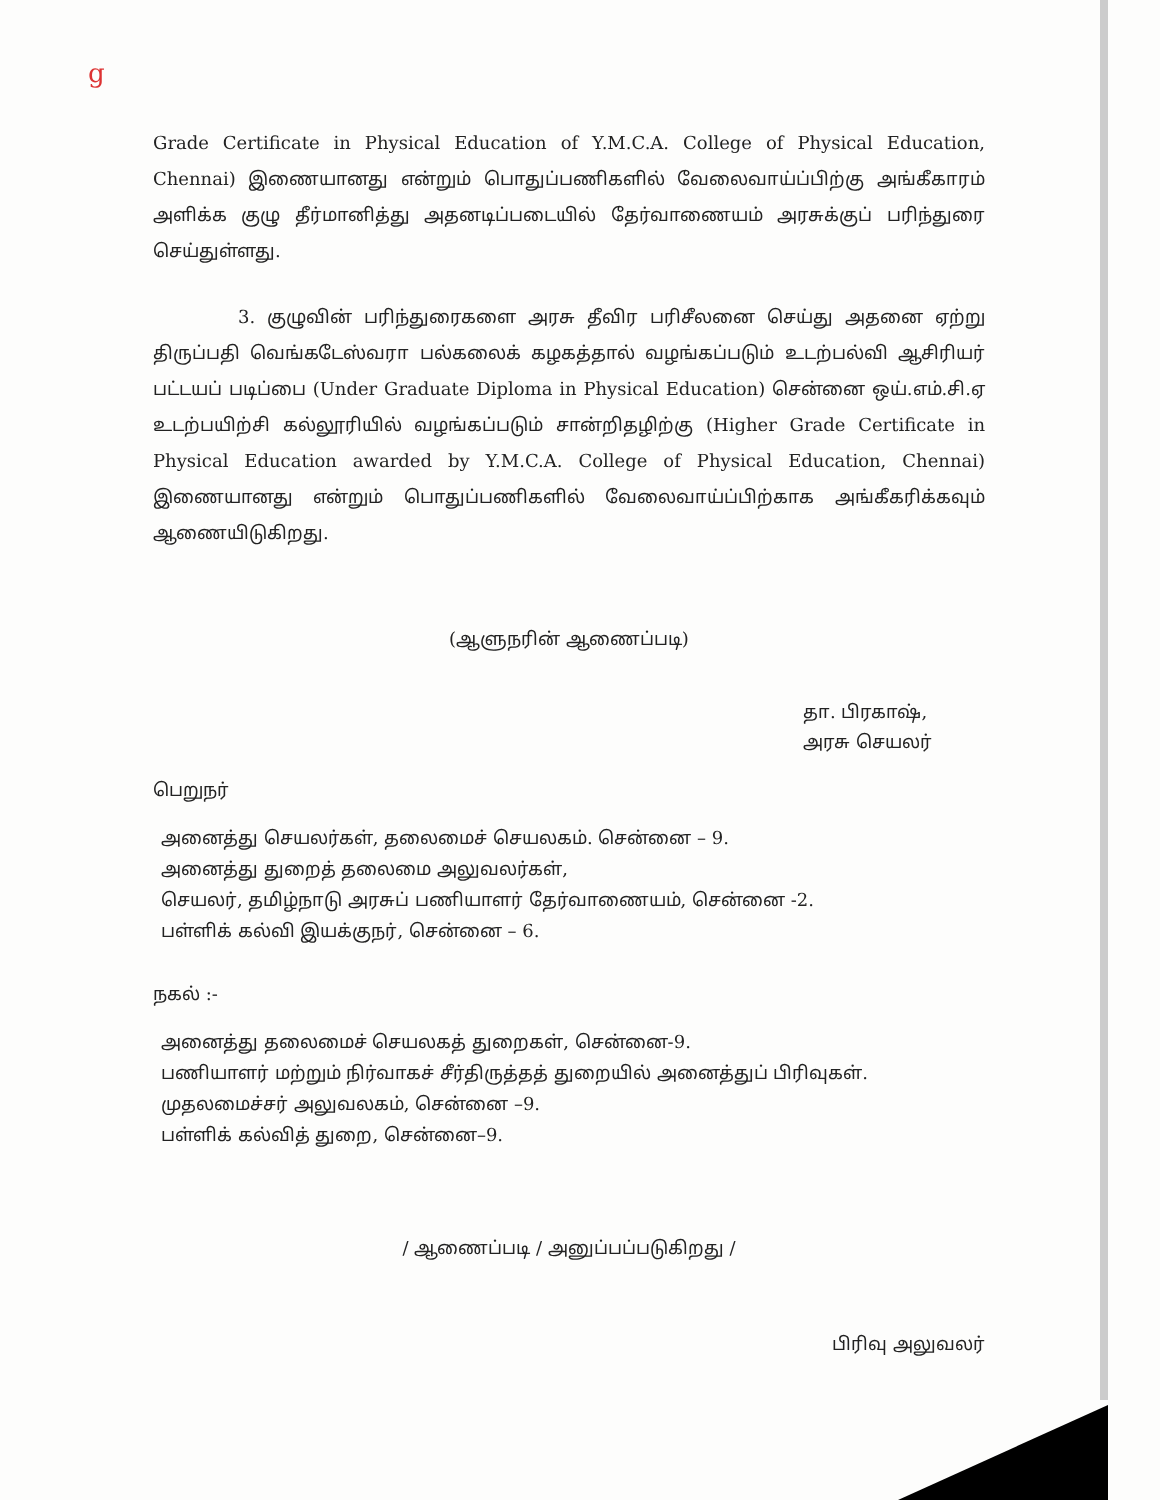ց
Grade Certificate in Physical Education of Y.M.C.A. College of Physical Education, Chennai) இணையானது என்றும் பொதுப்பணிகளில் வேலைவாய்ப்பிற்கு அங்கீகாரம் அளிக்க குழு தீர்மானித்து அதனடிப்படையில் தேர்வாணையம் அரசுக்குப் பரிந்துரை செய்துள்ளது.
3. குழுவின் பரிந்துரைகளை அரசு தீவிர பரிசீலனை செய்து அதனை ஏற்று திருப்பதி வெங்கடேஸ்வரா பல்கலைக் கழகத்தால் வழங்கப்படும் உடற்பல்வி ஆசிரியர் பட்டயப் படிப்பை (Under Graduate Diploma in Physical Education) சென்னை ஒய்.எம்.சி.ஏ உடற்பயிற்சி கல்லூரியில் வழங்கப்படும் சான்றிதழிற்கு (Higher Grade Certificate in Physical Education awarded by Y.M.C.A. College of Physical Education, Chennai) இணையானது என்றும் பொதுப்பணிகளில் வேலைவாய்ப்பிற்காக அங்கீகரிக்கவும் ஆணையிடுகிறது.
(ஆளுநரின் ஆணைப்படி)
தா. பிரகாஷ்,
அரசு செயலர்
பெறுநர்
அனைத்து செயலர்கள், தலைமைச் செயலகம். சென்னை – 9.
அனைத்து துறைத் தலைமை அலுவலர்கள்,
செயலர், தமிழ்நாடு அரசுப் பணியாளர் தேர்வாணையம், சென்னை -2.
பள்ளிக் கல்வி இயக்குநர், சென்னை – 6.
நகல் :-
அனைத்து தலைமைச் செயலகத் துறைகள், சென்னை-9.
பணியாளர் மற்றும் நிர்வாகச் சீர்திருத்தத் துறையில் அனைத்துப் பிரிவுகள்.
முதலமைச்சர் அலுவலகம், சென்னை –9.
பள்ளிக் கல்வித் துறை, சென்னை–9.
/ ஆணைப்படி / அனுப்பப்படுகிறது /
பிரிவு அலுவலர்